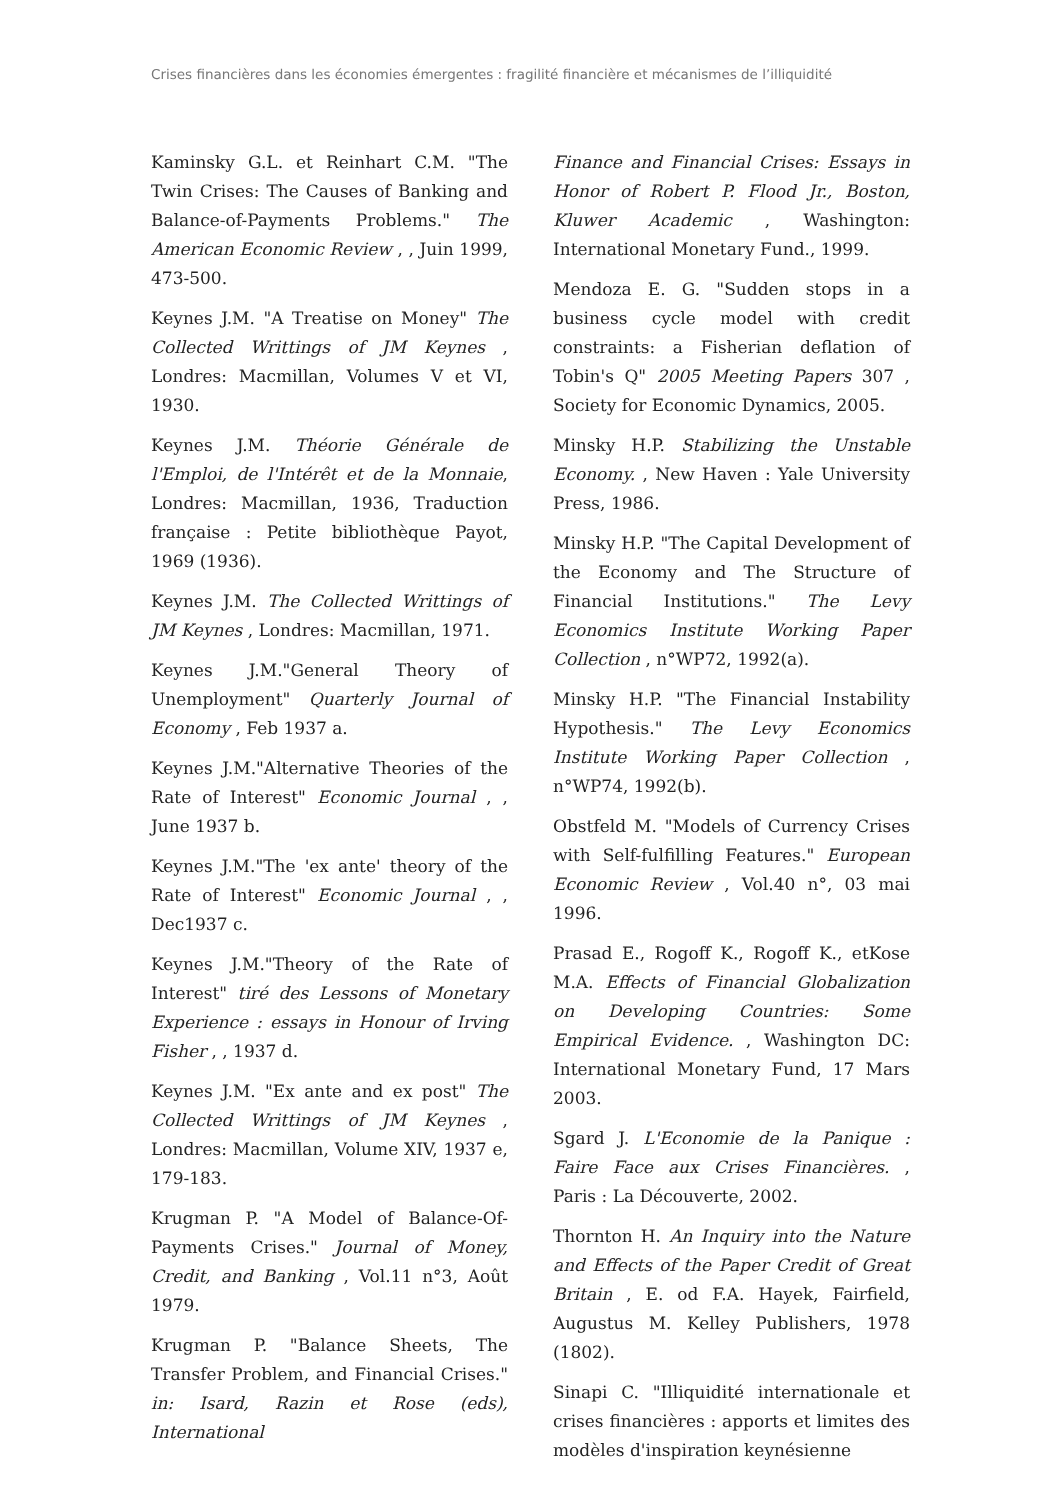Crises financières dans les économies émergentes : fragilité financière et mécanismes de l’illiquidité
Kaminsky G.L. et Reinhart C.M. "The Twin Crises: The Causes of Banking and Balance-of-Payments Problems." The American Economic Review , , Juin 1999, 473-500.
Keynes J.M. "A Treatise on Money" The Collected Writtings of JM Keynes , Londres: Macmillan, Volumes V et VI, 1930.
Keynes J.M. Théorie Générale de l'Emploi, de l'Intérêt et de la Monnaie, Londres: Macmillan, 1936, Traduction française : Petite bibliothèque Payot, 1969 (1936).
Keynes J.M. The Collected Writtings of JM Keynes , Londres: Macmillan, 1971.
Keynes J.M."General Theory of Unemployment" Quarterly Journal of Economy , Feb 1937 a.
Keynes J.M."Alternative Theories of the Rate of Interest" Economic Journal , , June 1937 b.
Keynes J.M."The 'ex ante' theory of the Rate of Interest" Economic Journal , , Dec1937 c.
Keynes J.M."Theory of the Rate of Interest" tiré des Lessons of Monetary Experience : essays in Honour of Irving Fisher , , 1937 d.
Keynes J.M. "Ex ante and ex post" The Collected Writtings of JM Keynes , Londres: Macmillan, Volume XIV, 1937 e, 179-183.
Krugman P. "A Model of Balance-Of-Payments Crises." Journal of Money, Credit, and Banking , Vol.11 n°3, Août 1979.
Krugman P. "Balance Sheets, The Transfer Problem, and Financial Crises." in: Isard, Razin et Rose (eds), International
Finance and Financial Crises: Essays in Honor of Robert P. Flood Jr., Boston, Kluwer Academic , Washington: International Monetary Fund., 1999.
Mendoza E. G. "Sudden stops in a business cycle model with credit constraints: a Fisherian deflation of Tobin's Q" 2005 Meeting Papers 307 , Society for Economic Dynamics, 2005.
Minsky H.P. Stabilizing the Unstable Economy. , New Haven : Yale University Press, 1986.
Minsky H.P. "The Capital Development of the Economy and The Structure of Financial Institutions." The Levy Economics Institute Working Paper Collection , n°WP72, 1992(a).
Minsky H.P. "The Financial Instability Hypothesis." The Levy Economics Institute Working Paper Collection , n°WP74, 1992(b).
Obstfeld M. "Models of Currency Crises with Self-fulfilling Features." European Economic Review , Vol.40 n°, 03 mai 1996.
Prasad E., Rogoff K., Rogoff K., etKose M.A. Effects of Financial Globalization on Developing Countries: Some Empirical Evidence. , Washington DC: International Monetary Fund, 17 Mars 2003.
Sgard J. L'Economie de la Panique : Faire Face aux Crises Financières. , Paris : La Découverte, 2002.
Thornton H. An Inquiry into the Nature and Effects of the Paper Credit of Great Britain , E. od F.A. Hayek, Fairfield, Augustus M. Kelley Publishers, 1978 (1802).
Sinapi C. "Illiquidité internationale et crises financières : apports et limites des modèles d'inspiration keynésienne